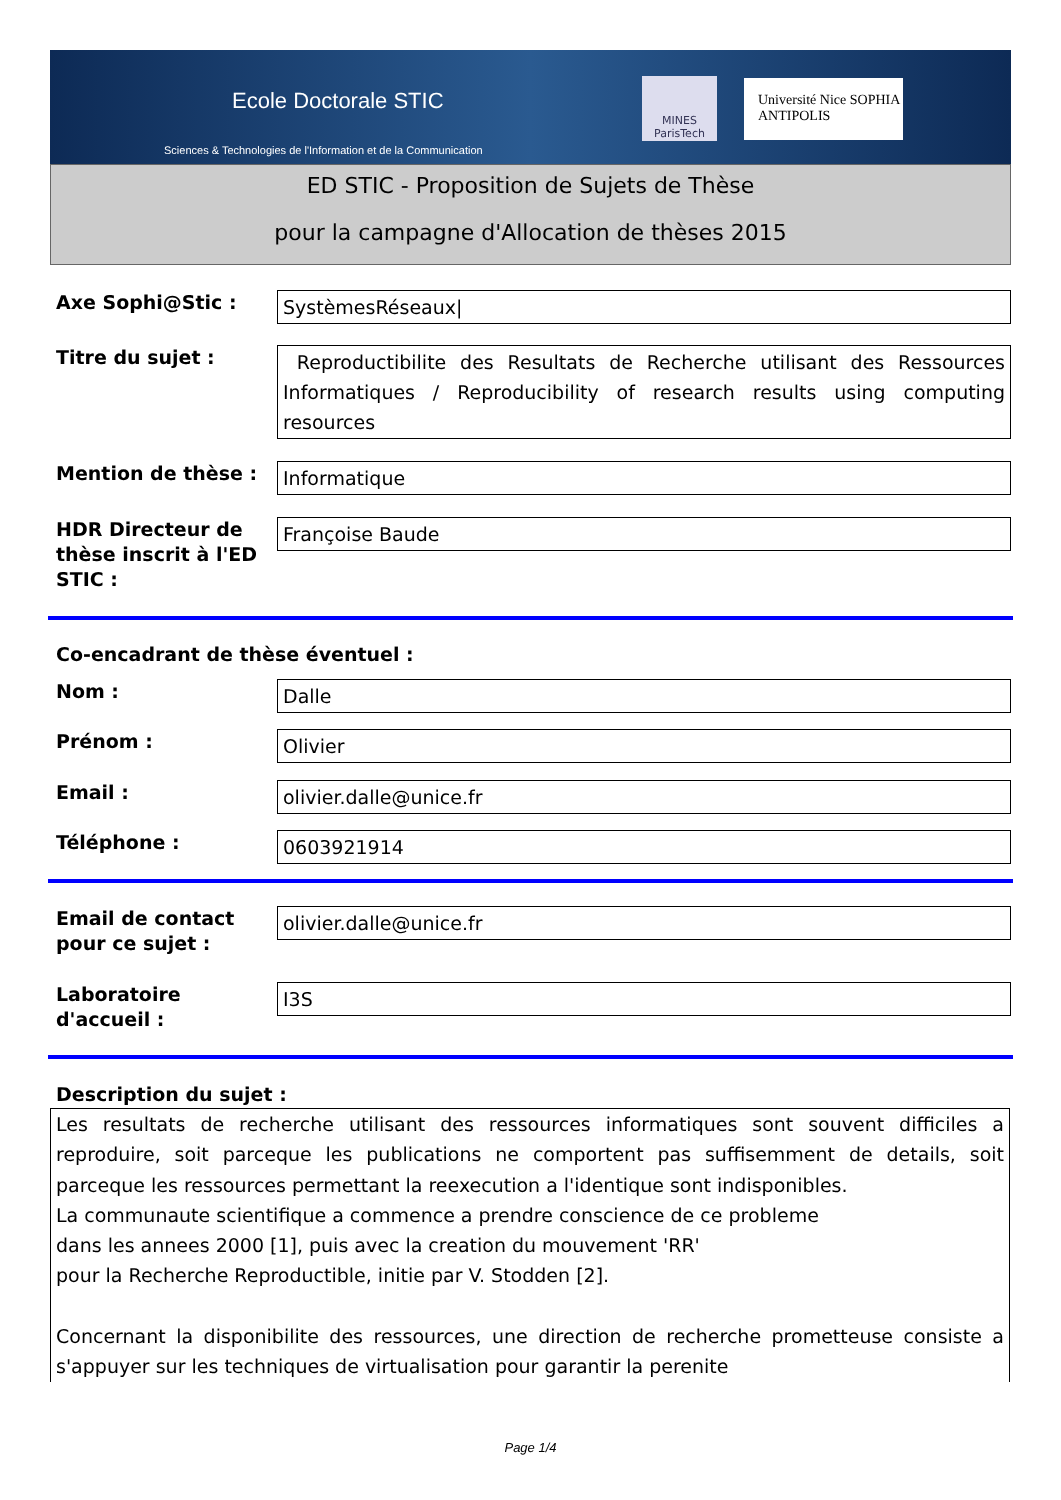Ecole Doctorale STIC
Sciences & Technologies de l'Information et de la Communication
MINES ParisTech
Université Nice SOPHIA ANTIPOLIS
ED STIC - Proposition de Sujets de Thèse
pour la campagne d'Allocation de thèses 2015
Axe Sophi@Stic :
SystèmesRéseaux|
Titre du sujet :
Reproductibilite des Resultats de Recherche utilisant des Ressources Informatiques / Reproducibility of research results using computing resources
Mention de thèse :
Informatique
HDR Directeur de thèse inscrit à l'ED STIC :
Françoise Baude
Co-encadrant de thèse éventuel :
Nom :
Dalle
Prénom :
Olivier
Email :
olivier.dalle@unice.fr
Téléphone :
0603921914
Email de contact pour ce sujet :
olivier.dalle@unice.fr
Laboratoire d'accueil :
I3S
Description du sujet :
Les resultats de recherche utilisant des ressources informatiques sont souvent difficiles a reproduire, soit parceque les publications ne comportent pas suffisemment de details, soit parceque les ressources permettant la reexecution a l'identique sont indisponibles.
La communaute scientifique a commence a prendre conscience de ce probleme
dans les annees 2000 [1], puis avec la creation du mouvement 'RR'
pour la Recherche Reproductible, initie par V. Stodden [2].
Concernant la disponibilite des ressources, une direction de recherche prometteuse consiste a s'appuyer sur les techniques de virtualisation pour garantir la perenite
Page 1/4